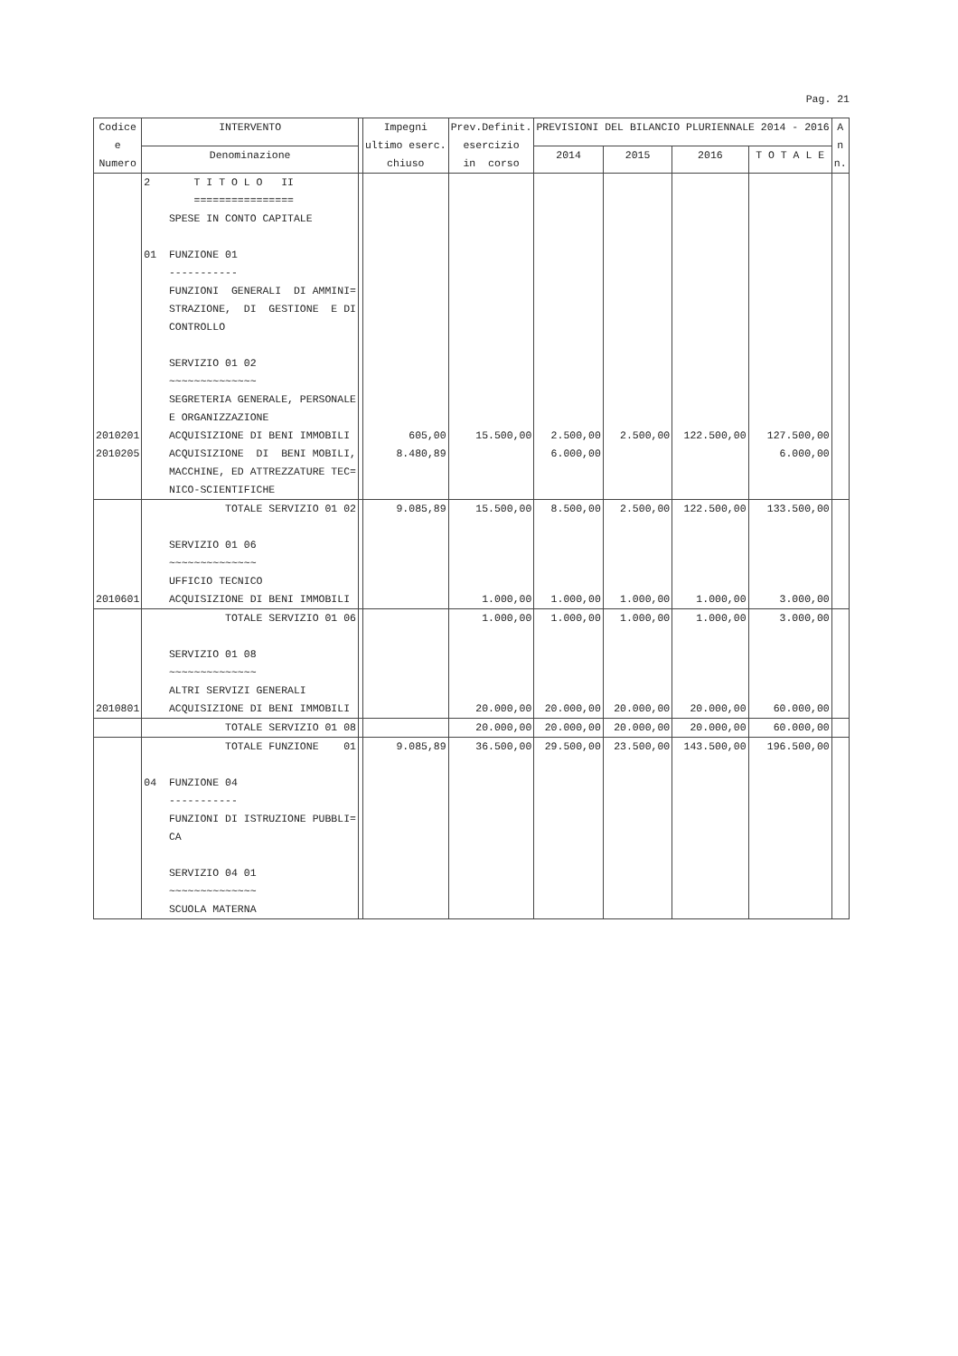Pag. 21
| Codice e Numero | INTERVENTO | | Impegni ultimo eserc. chiuso | Prev.Definit. esercizio in corso | PREVISIONI DEL BILANCIO PLURIENNALE 2014 - 2016 | | | | A n n. |
| --- | --- | --- | --- | --- | --- | --- | --- | --- | --- |
| | Denominazione | | | | 2014 | 2015 | 2016 | T O T A L E | |
| | 2 T I T O L O II ================ SPESE IN CONTO CAPITALE 01 FUNZIONE 01 ----------- FUNZIONI GENERALI DI AMMINI= STRAZIONE, DI GESTIONE E DI CONTROLLO SERVIZIO 01 02 ~~~~~~~~~~~~~~ SEGRETERIA GENERALE, PERSONALE E ORGANIZZAZIONE | | | | | | | | |
| 2010201 2010205 | ACQUISIZIONE DI BENI IMMOBILI ACQUISIZIONE DI BENI MOBILI, MACCHINE, ED ATTREZZATURE TEC= NICO-SCIENTIFICHE | | 605,00 8.480,89 | 15.500,00 | 2.500,00 6.000,00 | 2.500,00 | 122.500,00 | 127.500,00 6.000,00 | |
| | TOTALE SERVIZIO 01 02 | | 9.085,89 | 15.500,00 | 8.500,00 | 2.500,00 | 122.500,00 | 133.500,00 | |
| | SERVIZIO 01 06 ~~~~~~~~~~~~~~ UFFICIO TECNICO | | | | | | | | |
| 2010601 | ACQUISIZIONE DI BENI IMMOBILI | | | 1.000,00 | 1.000,00 | 1.000,00 | 1.000,00 | 3.000,00 | |
| | TOTALE SERVIZIO 01 06 | | | 1.000,00 | 1.000,00 | 1.000,00 | 1.000,00 | 3.000,00 | |
| | SERVIZIO 01 08 ~~~~~~~~~~~~~~ ALTRI SERVIZI GENERALI | | | | | | | | |
| 2010801 | ACQUISIZIONE DI BENI IMMOBILI | | | 20.000,00 | 20.000,00 | 20.000,00 | 20.000,00 | 60.000,00 | |
| | TOTALE SERVIZIO 01 08 | | | 20.000,00 | 20.000,00 | 20.000,00 | 20.000,00 | 60.000,00 | |
| | TOTALE FUNZIONE 01 | | 9.085,89 | 36.500,00 | 29.500,00 | 23.500,00 | 143.500,00 | 196.500,00 | |
| | 04 FUNZIONE 04 ----------- FUNZIONI DI ISTRUZIONE PUBBLI= CA SERVIZIO 04 01 ~~~~~~~~~~~~~~ SCUOLA MATERNA | | | | | | | | |